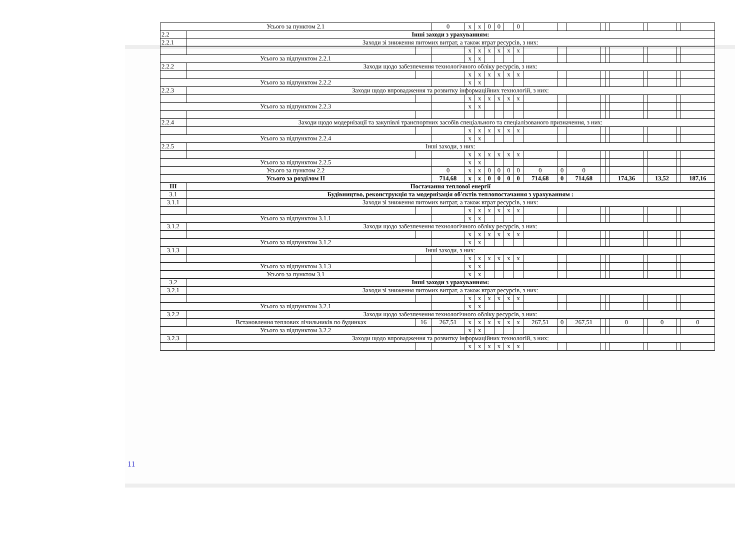| Усього за пунктом 2.1 | | | 0 | х | х | 0 | 0 | | 0 | | | | | | | | | | |
| 2.2 | Інші заходи з урахуванням: | | | | | | | | | | | | | | | | | | |
| 2.2.1 | Заходи зі зниження питомих витрат, а також втрат ресурсів, з них: | | | | | | | | | | | | | | | | | | |
| | | | | х | х | х | х | х | х | | | | | | | | | | |
| Усього за підпунктом 2.2.1 | | | | х | х | | | | | | | | | | | | | | |
| 2.2.2 | Заходи щодо забезпечення технологічного обліку ресурсів, з них: | | | | | | | | | | | | | | | | | | |
| | | | | х | х | х | х | х | х | | | | | | | | | | |
| Усього за підпунктом 2.2.2 | | | | х | х | | | | | | | | | | | | | | |
| 2.2.3 | Заходи щодо впровадження та розвитку інформаційних технологій, з них: | | | | | | | | | | | | | | | | | | |
| | | | | х | х | х | х | х | х | | | | | | | | | | |
| Усього за підпунктом 2.2.3 | | | | х | х | | | | | | | | | | | | | | |
| 2.2.4 | Заходи щодо модернізації та закупівлі транспортних засобів спеціального та спеціалізованого призначення, з них: | | | | | | | | | | | | | | | | | | |
| | | | | х | х | х | х | х | х | | | | | | | | | | |
| Усього за підпунктом 2.2.4 | | | | х | х | | | | | | | | | | | | | | |
| 2.2.5 | Інші заходи, з них: | | | | | | | | | | | | | | | | | | |
| | | | | х | х | х | х | х | х | | | | | | | | | | |
| Усього за підпунктом 2.2.5 | | | | х | х | | | | | | | | | | | | | | |
| Усього за пунктом 2.2 | | | 0 | х | х | 0 | 0 | 0 | 0 | 0 | 0 | 0 | | | | | | | |
| Усього за розділом II | | | 714,68 | х | х | 0 | 0 | 0 | 0 | 714,68 | 0 | 714,68 | | | 174,36 | | 13,52 | | 187,16 |
| III | Постачання теплової енергії | | | | | | | | | | | | | | | | | | |
| 3.1 | Будівництво, реконструкція та модернізація об'єктів теплопостачання з урахуванням : | | | | | | | | | | | | | | | | | | |
| 3.1.1 | Заходи зі зниження питомих витрат, а також втрат ресурсів, з них: | | | | | | | | | | | | | | | | | | |
| | | | | х | х | х | х | х | х | | | | | | | | | | |
| Усього за підпунктом 3.1.1 | | | | х | х | | | | | | | | | | | | | | |
| 3.1.2 | Заходи щодо забезпечення технологічного обліку ресурсів, з них: | | | | | | | | | | | | | | | | | | |
| | | | | х | х | х | х | х | х | | | | | | | | | | |
| Усього за підпунктом 3.1.2 | | | | х | х | | | | | | | | | | | | | | |
| 3.1.3 | Інші заходи, з них: | | | | | | | | | | | | | | | | | | |
| | | | | х | х | х | х | х | х | | | | | | | | | | |
| Усього за підпунктом 3.1.3 | | | | х | х | | | | | | | | | | | | | | |
| Усього за пунктом 3.1 | | | | х | х | | | | | | | | | | | | | | |
| 3.2 | Інші заходи з урахуванням: | | | | | | | | | | | | | | | | | | |
| 3.2.1 | Заходи зі зниження питомих витрат, а також втрат ресурсів, з них: | | | | | | | | | | | | | | | | | | |
| | | | | х | х | х | х | х | х | | | | | | | | | | |
| Усього за підпунктом 3.2.1 | | | | х | х | | | | | | | | | | | | | | |
| 3.2.2 | Заходи щодо забезпечення технологічного обліку ресурсів, з них: | | | | | | | | | | | | | | | | | | |
| | Встановлення теплових лічильників по будинках | 16 | 267,51 | х | х | х | х | х | х | 267,51 | 0 | 267,51 | | | 0 | | 0 | | 0 |
| Усього за підпунктом 3.2.2 | | | | х | х | | | | | | | | | | | | | | |
| 3.2.3 | Заходи щодо впровадження та розвитку інформаційних технологій, з них: | | | | | | | | | | | | | | | | | | |
| | | | | х | х | х | х | х | х | | | | | | | | | | |
11